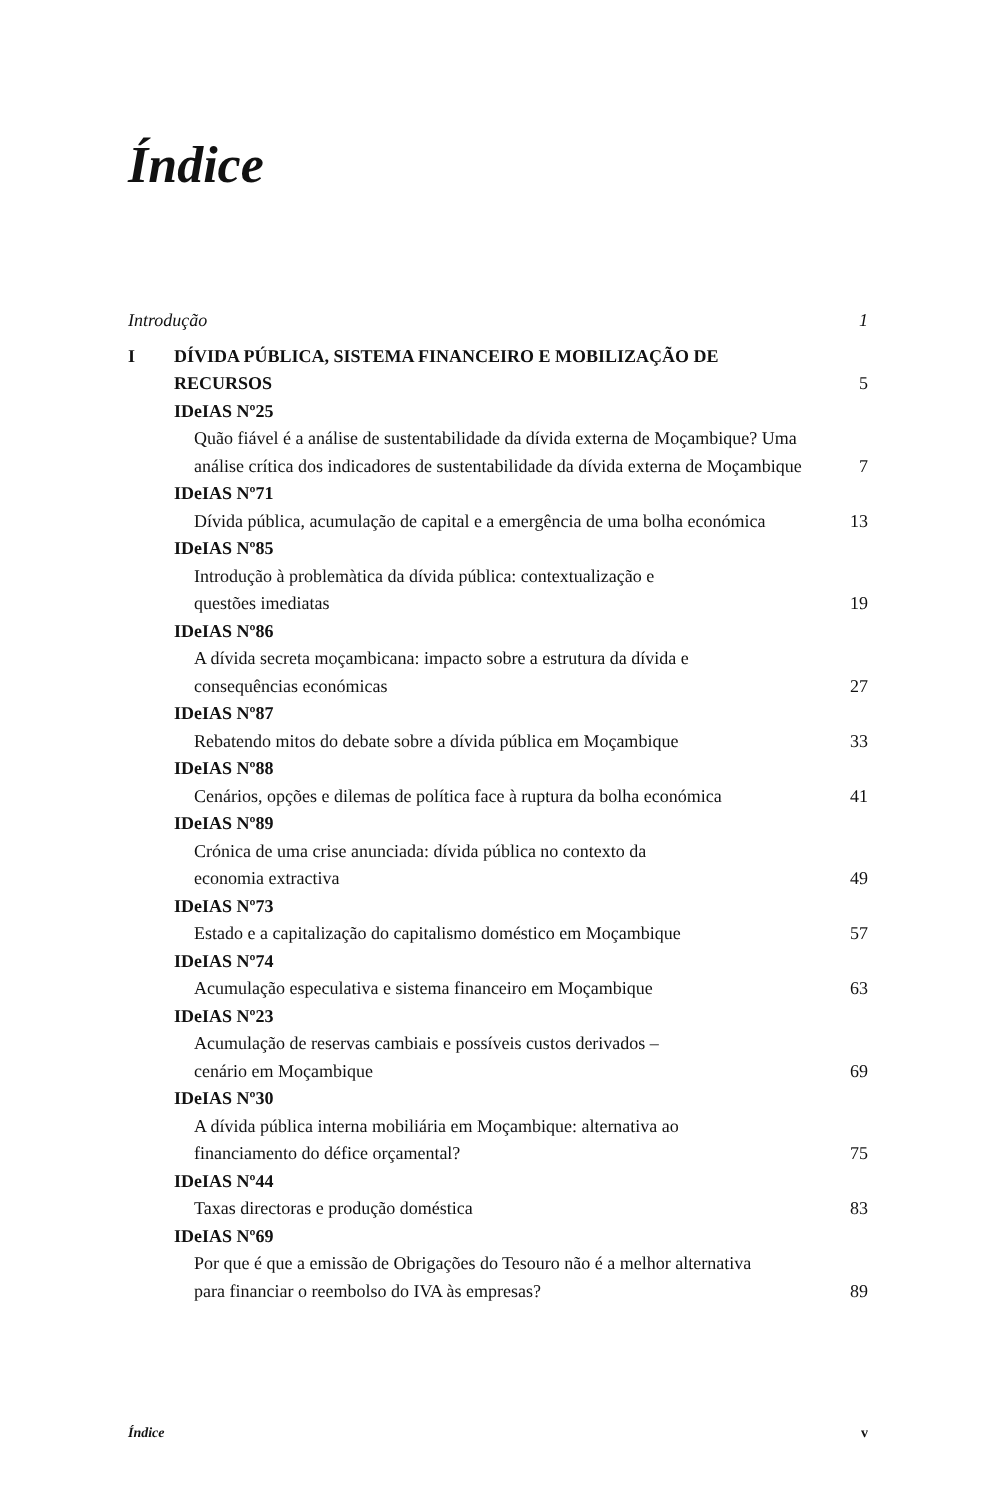Índice
Introdução 1
I DÍVIDA PÚBLICA, SISTEMA FINANCEIRO E MOBILIZAÇÃO DE
RECURSOS 5
IDeIAS Nº25
Quão fiável é a análise de sustentabilidade da dívida externa de Moçambique? Uma análise crítica dos indicadores de sustentabilidade da dívida externa de Moçambique 7
IDeIAS Nº71
Dívida pública, acumulação de capital e a emergência de uma bolha económica 13
IDeIAS Nº85
Introdução à problemàtica da dívida pública: contextualização e
questões imediatas 19
IDeIAS Nº86
A dívida secreta moçambicana: impacto sobre a estrutura da dívida e
consequências económicas 27
IDeIAS Nº87
Rebatendo mitos do debate sobre a dívida pública em Moçambique 33
IDeIAS Nº88
Cenários, opções e dilemas de política face à ruptura da bolha económica 41
IDeIAS Nº89
Crónica de uma crise anunciada: dívida pública no contexto da
economia extractiva 49
IDeIAS Nº73
Estado e a capitalização do capitalismo doméstico em Moçambique 57
IDeIAS Nº74
Acumulação especulativa e sistema financeiro em Moçambique 63
IDeIAS Nº23
Acumulação de reservas cambiais e possíveis custos derivados –
cenário em Moçambique 69
IDeIAS Nº30
A dívida pública interna mobiliária em Moçambique: alternativa ao
financiamento do défice orçamental? 75
IDeIAS Nº44
Taxas directoras e produção doméstica 83
IDeIAS Nº69
Por que é que a emissão de Obrigações do Tesouro não é a melhor alternativa
para financiar o reembolso do IVA às empresas? 89
Índice v